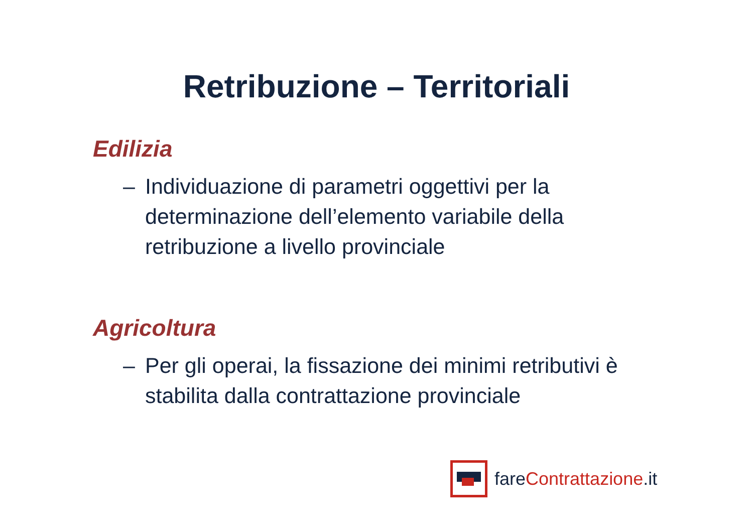Retribuzione – Territoriali
Edilizia
– Individuazione di parametri oggettivi per la determinazione dell’elemento variabile della retribuzione a livello provinciale
Agricoltura
– Per gli operai, la fissazione dei minimi retributivi è stabilita dalla contrattazione provinciale
fareContrattazione.it